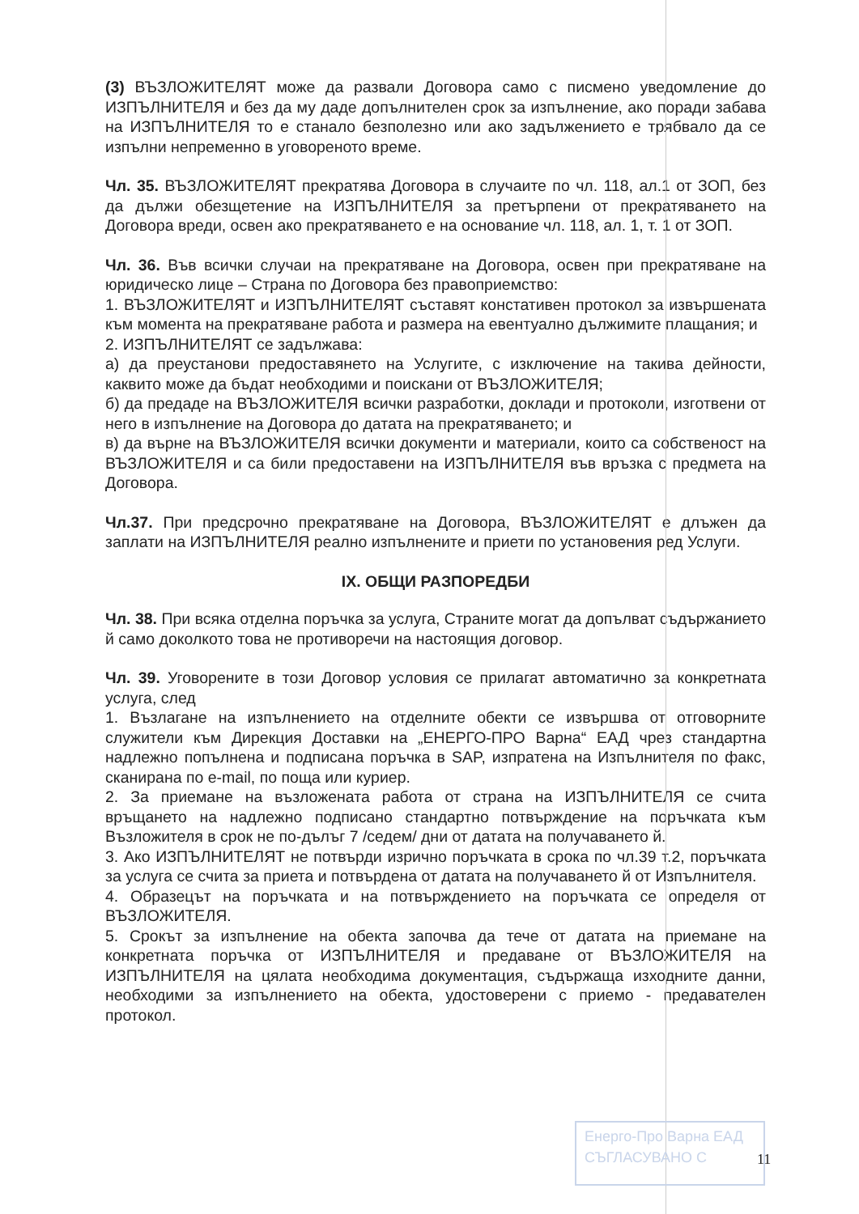(3) ВЪЗЛОЖИТЕЛЯТ може да развали Договора само с писмено уведомление до ИЗПЪЛНИТЕЛЯ и без да му даде допълнителен срок за изпълнение, ако поради забава на ИЗПЪЛНИТЕЛЯ то е станало безполезно или ако задължението е трябвало да се изпълни непременно в уговореното време.
Чл. 35. ВЪЗЛОЖИТЕЛЯТ прекратява Договора в случаите по чл. 118, ал.1 от ЗОП, без да дължи обезщетение на ИЗПЪЛНИТЕЛЯ за претърпени от прекратяването на Договора вреди, освен ако прекратяването е на основание чл. 118, ал. 1, т. 1 от ЗОП.
Чл. 36. Във всички случаи на прекратяване на Договора, освен при прекратяване на юридическо лице – Страна по Договора без правоприемство:
1. ВЪЗЛОЖИТЕЛЯТ и ИЗПЪЛНИТЕЛЯТ съставят констативен протокол за извършената към момента на прекратяване работа и размера на евентуално дължимите плащания; и
2. ИЗПЪЛНИТЕЛЯТ се задължава:
а) да преустанови предоставянето на Услугите, с изключение на такива дейности, каквито може да бъдат необходими и поискани от ВЪЗЛОЖИТЕЛЯ;
б) да предаде на ВЪЗЛОЖИТЕЛЯ всички разработки, доклади и протоколи, изготвени от него в изпълнение на Договора до датата на прекратяването; и
в) да върне на ВЪЗЛОЖИТЕЛЯ всички документи и материали, които са собственост на ВЪЗЛОЖИТЕЛЯ и са били предоставени на ИЗПЪЛНИТЕЛЯ във връзка с предмета на Договора.
Чл.37. При предсрочно прекратяване на Договора, ВЪЗЛОЖИТЕЛЯТ е длъжен да заплати на ИЗПЪЛНИТЕЛЯ реално изпълнените и приети по установения ред Услуги.
IX. ОБЩИ РАЗПОРЕДБИ
Чл. 38. При всяка отделна поръчка за услуга, Страните могат да допълват съдържанието й само доколкото това не противоречи на настоящия договор.
Чл. 39. Уговорените в този Договор условия се прилагат автоматично за конкретната услуга, след
1. Възлагане на изпълнението на отделните обекти се извършва от отговорните служители към Дирекция Доставки на „ЕНЕРГО-ПРО Варна“ ЕАД чрез стандартна надлежно попълнена и подписана поръчка в SAP, изпратена на Изпълнителя по факс, сканирана по e-mail, по поща или куриер.
2. За приемане на възложената работа от страна на ИЗПЪЛНИТЕЛЯ се счита връщането на надлежно подписано стандартно потвърждение на поръчката към Възложителя в срок не по-дълъг 7 /седем/ дни от датата на получаването й.
3. Ако ИЗПЪЛНИТЕЛЯТ не потвърди изрично поръчката в срока по чл.39 т.2, поръчката за услуга се счита за приета и потвърдена от датата на получаването й от Изпълнителя.
4. Образецът на поръчката и на потвърждението на поръчката се определя от ВЪЗЛОЖИТЕЛЯ.
5. Срокът за изпълнение на обекта започва да тече от датата на приемане на конкретната поръчка от ИЗПЪЛНИТЕЛЯ и предаване от ВЪЗЛОЖИТЕЛЯ на ИЗПЪЛНИТЕЛЯ на цялата необходима документация, съдържаща изходните данни, необходими за изпълнението на обекта, удостоверени с приемо - предавателен протокол.
Енерго-Про Варна ЕАД
СЪГЛАСУВАНО С
11